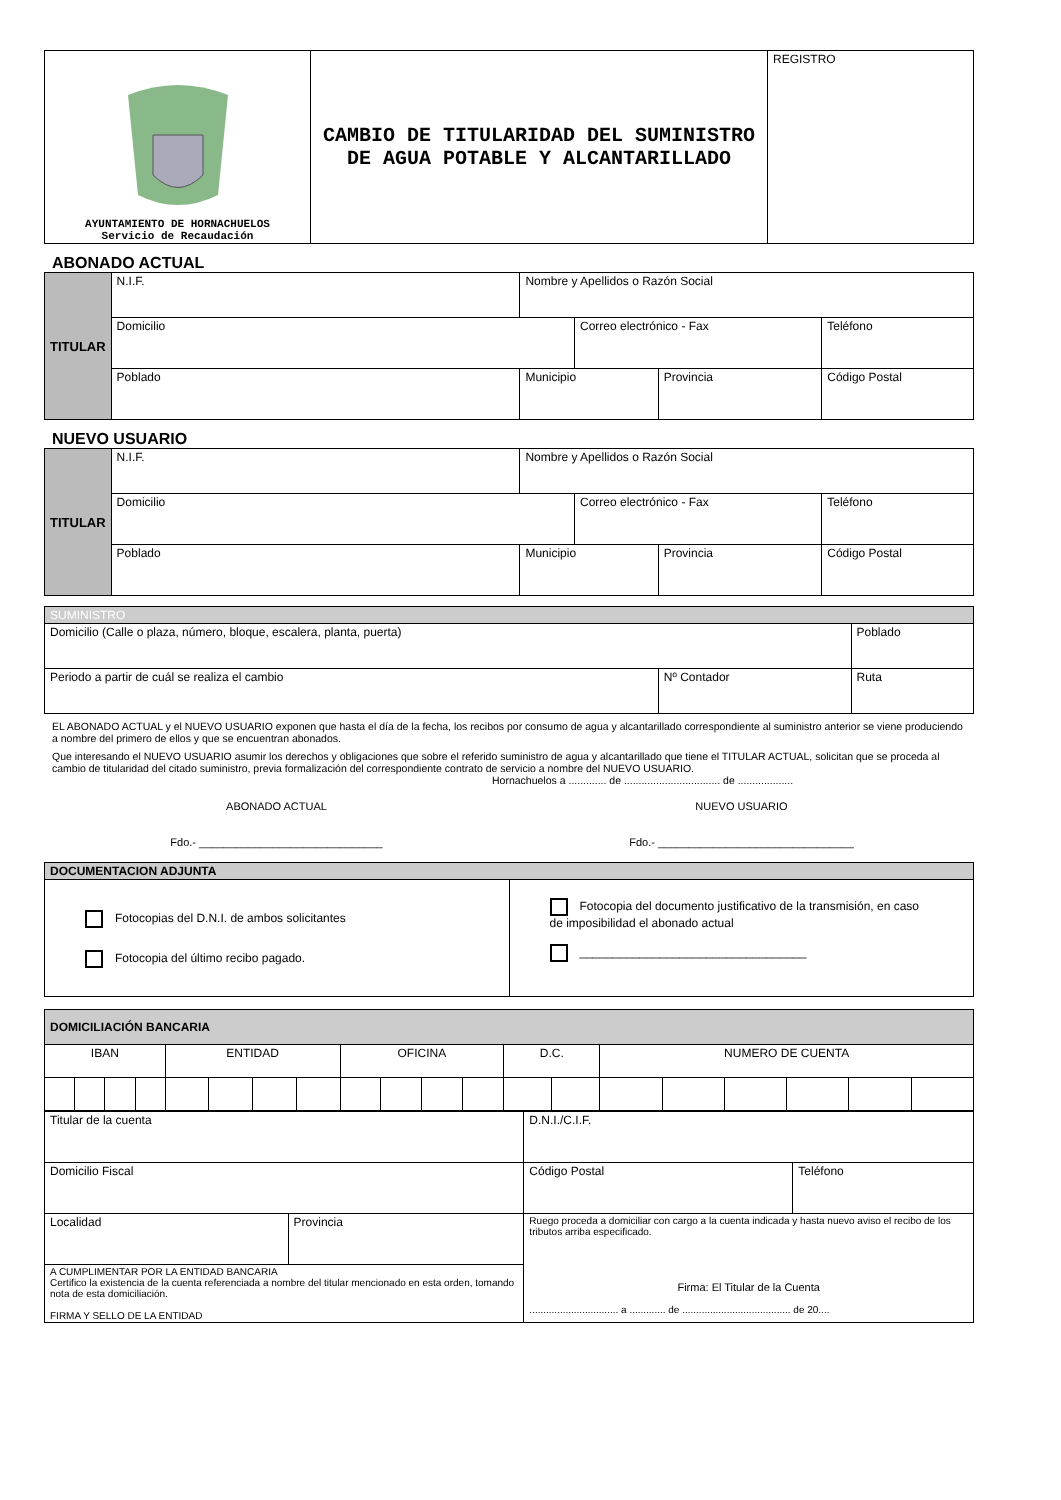| AYUNTAMIENTO DE HORNACHUELOS Servicio de Recaudación | CAMBIO DE TITULARIDAD DEL SUMINISTRO DE AGUA POTABLE Y ALCANTARILLADO | REGISTRO |
ABONADO ACTUAL
| TITULAR | N.I.F. | Nombre y Apellidos o Razón Social | | | |
| | Domicilio | | Correo electrónico - Fax | | Teléfono |
| | Poblado | Municipio | | Provincia | Código Postal |
NUEVO USUARIO
| TITULAR | N.I.F. | Nombre y Apellidos o Razón Social | | | |
| | Domicilio | | Correo electrónico - Fax | | Teléfono |
| | Poblado | Municipio | | Provincia | Código Postal |
| SUMINISTRO | | |
| Domicilio (Calle o plaza, número, bloque, escalera, planta, puerta) | | Poblado |
| Periodo a partir de cuál se realiza el cambio | Nº Contador | Ruta |
EL ABONADO ACTUAL y el NUEVO USUARIO exponen que hasta el día de la fecha, los recibos por consumo de agua y alcantarillado correspondiente al suministro anterior se viene produciendo a nombre del primero de ellos y que se encuentran abonados.
Que interesando el NUEVO USUARIO asumir los derechos y obligaciones que sobre el referido suministro de agua y alcantarillado que tiene el TITULAR ACTUAL, solicitan que se proceda al cambio de titularidad del citado suministro, previa formalización del correspondiente contrato de servicio a nombre del NUEVO USUARIO.
Hornachuelos a ............. de ................................. de ...................
ABONADO ACTUAL
Fdo.- ______________________________
NUEVO USUARIO
Fdo.- ________________________________
| DOCUMENTACION ADJUNTA | |
| Fotocopias del D.N.I. de ambos solicitantes Fotocopia del último recibo pagado. | Fotocopia del documento justificativo de la transmisión, en caso de imposibilidad el abonado actual __________________________________ |
| DOMICILIACIÓN BANCARIA | | | | | | | | | | | | | | | | | | | |
| IBAN | | | | ENTIDAD | | | | OFICINA | | | | D.C. | | NUMERO DE CUENTA | | | | | |
| Titular de la cuenta | | | D.N.I./C.I.F. | |
| Domicilio Fiscal | | | Código Postal | Teléfono |
| Localidad | Provincia | Ruego proceda a domiciliar con cargo a la cuenta indicada y hasta nuevo aviso el recibo de los tributos arriba especificado. Firma: El Titular de la Cuenta ................................ a ............. de ....................................... de 20.... | | |
| A CUMPLIMENTAR POR LA ENTIDAD BANCARIA Certifico la existencia de la cuenta referenciada a nombre del titular mencionado en esta orden, tomando nota de esta domiciliación. FIRMA Y SELLO DE LA ENTIDAD | | | | |